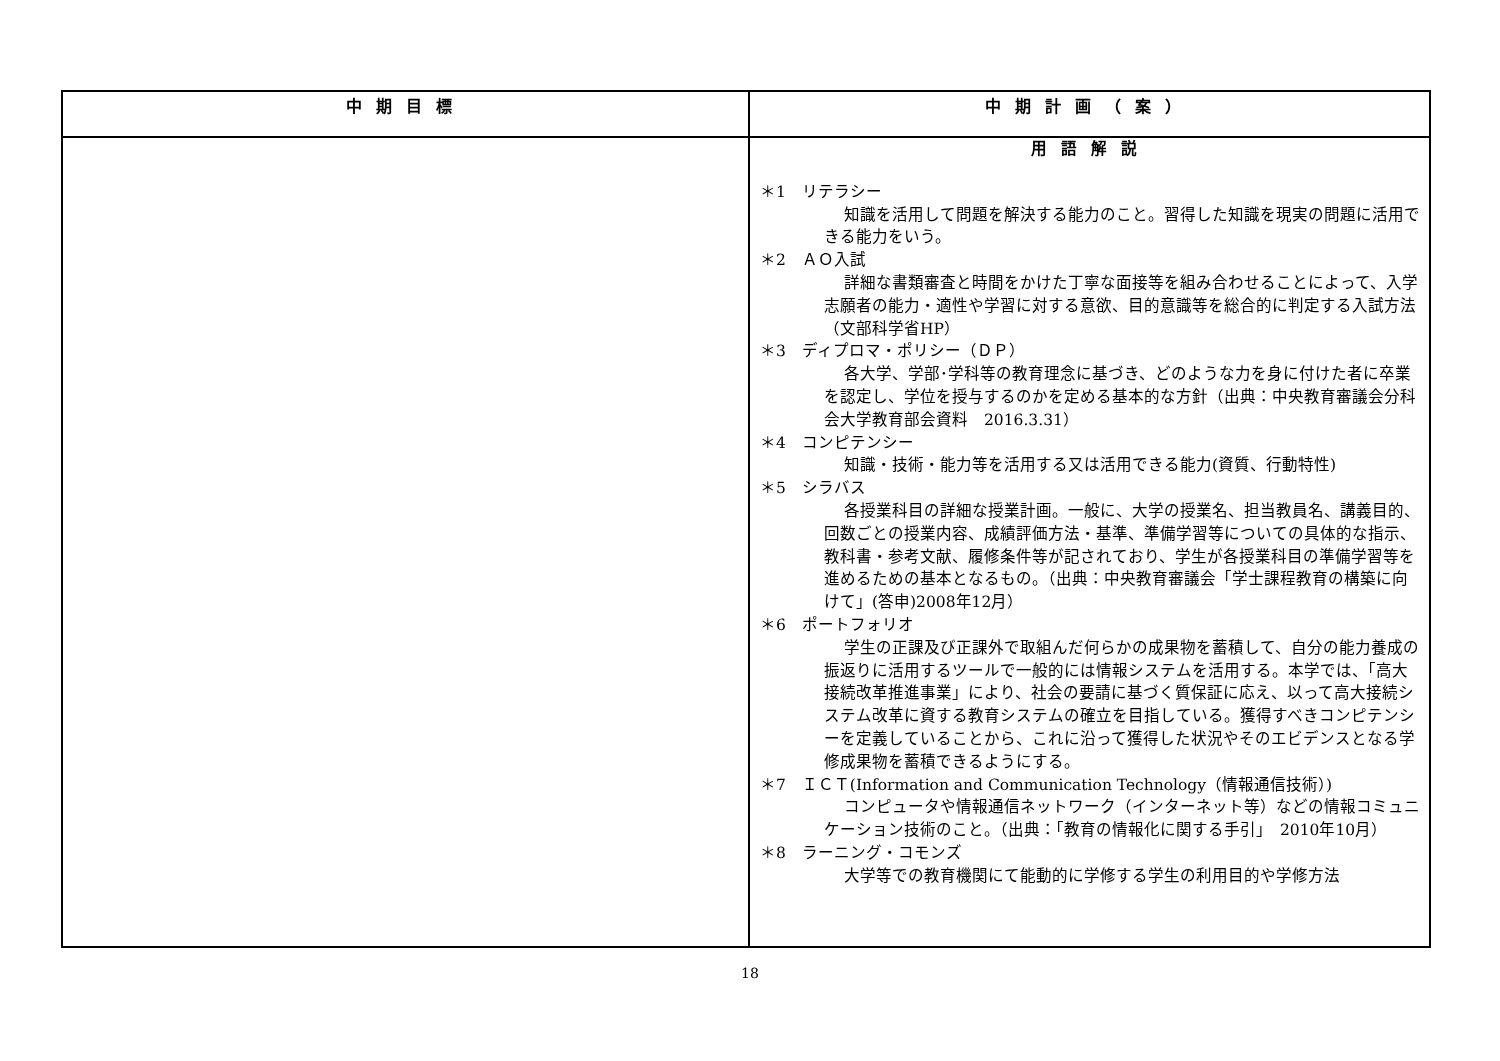| 中期目標 | 中期計画（案） |
| --- | --- |
| | 用語解説 ＊1 リテラシー 知識を活用して問題を解決する能力のこと。習得した知識を現実の問題に活用できる能力をいう。 ＊2 ＡＯ入試 詳細な書類審査と時間をかけた丁寧な面接等を組み合わせることによって、入学志願者の能力・適性や学習に対する意欲、目的意識等を総合的に判定する入試方法（文部科学省HP） ＊3 ディプロマ・ポリシー（ＤＰ） 各大学、学部･学科等の教育理念に基づき、どのような力を身に付けた者に卒業を認定し、学位を授与するのかを定める基本的な方針（出典：中央教育審議会分科会大学教育部会資料 2016.3.31） ＊4 コンピテンシー 知識・技術・能力等を活用する又は活用できる能力(資質、行動特性) ＊5 シラバス 各授業科目の詳細な授業計画。一般に、大学の授業名、担当教員名、講義目的、回数ごとの授業内容、成績評価方法・基準、準備学習等についての具体的な指示、教科書・参考文献、履修条件等が記されており、学生が各授業科目の準備学習等を進めるための基本となるもの。（出典：中央教育審議会「学士課程教育の構築に向けて」(答申)2008年12月） ＊6 ポートフォリオ 学生の正課及び正課外で取組んだ何らかの成果物を蓄積して、自分の能力養成の振返りに活用するツールで一般的には情報システムを活用する。本学では、「高大接続改革推進事業」により、社会の要請に基づく質保証に応え、以って高大接続システム改革に資する教育システムの確立を目指している。獲得すべきコンピテンシーを定義していることから、これに沿って獲得した状況やそのエビデンスとなる学修成果物を蓄積できるようにする。 ＊7 ＩＣＴ(Information and Communication Technology（情報通信技術）) コンピュータや情報通信ネットワーク（インターネット等）などの情報コミュニケーション技術のこと。（出典：「教育の情報化に関する手引」 2010年10月） ＊8 ラーニング・コモンズ 大学等での教育機関にて能動的に学修する学生の利用目的や学修方法 |
18